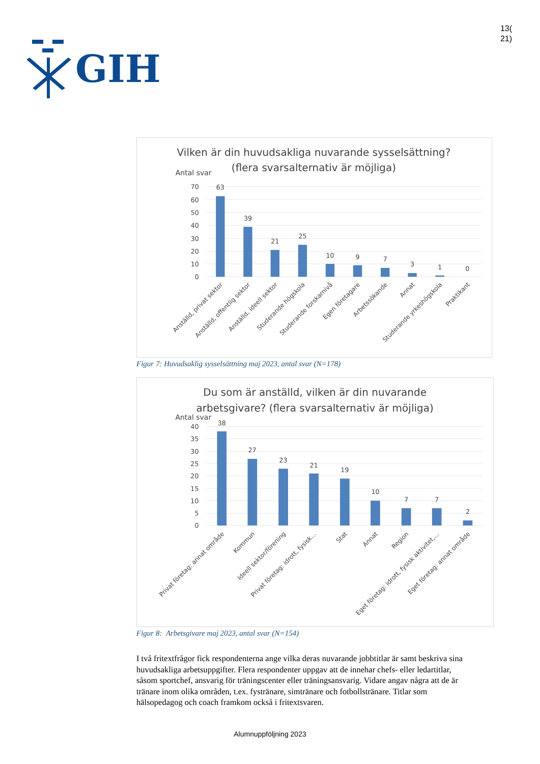GIH
13(
21)
Vilken är din huvudsakliga nuvarande sysselsättning?
(flera svarsalternativ är möjliga)
Antal svar
70
60
50
40
30
20
10
0
63
39
21
25
10
9
7
3
1
0
Anställd, privat sektor
Anställd, offentlig sektor
Anställd, ideell sektor
Studerande högskola
Studerande forskarnivå
Egen företagare
Arbetssökande
Annat
Studerande yrkeshögskola
Praktikant
Figur 7: Huvudsaklig sysselsättning maj 2023, antal svar (N=178)
Du som är anställd, vilken är din nuvarande
arbetsgivare? (flera svarsalternativ är möjliga)
Antal svar
40
35
30
25
20
15
10
5
0
38
27
23
21
19
10
7
7
2
Privat företag: annat område
Kommun
Ideell sektor/förening
Privat företag: idrott, fysisk…
Stat
Annat
Region
Eget företag: idrott, fysisk aktivitet,…
Eget företag: annat område
Figur 8: Arbetsgivare maj 2023, antal svar (N=154)
I två fritextfrågor fick respondenterna ange vilka deras nuvarande jobbtitlar är samt beskriva sina huvudsakliga arbetsuppgifter. Flera respondenter uppgav att de innehar chefs- eller ledartitlar, såsom sportchef, ansvarig för träningscenter eller träningsansvarig. Vidare angav några att de är tränare inom olika områden, t.ex. fystränare, simtränare och fotbollstränare. Titlar som hälsopedagog och coach framkom också i fritextsvaren.
Alumnuppföljning 2023